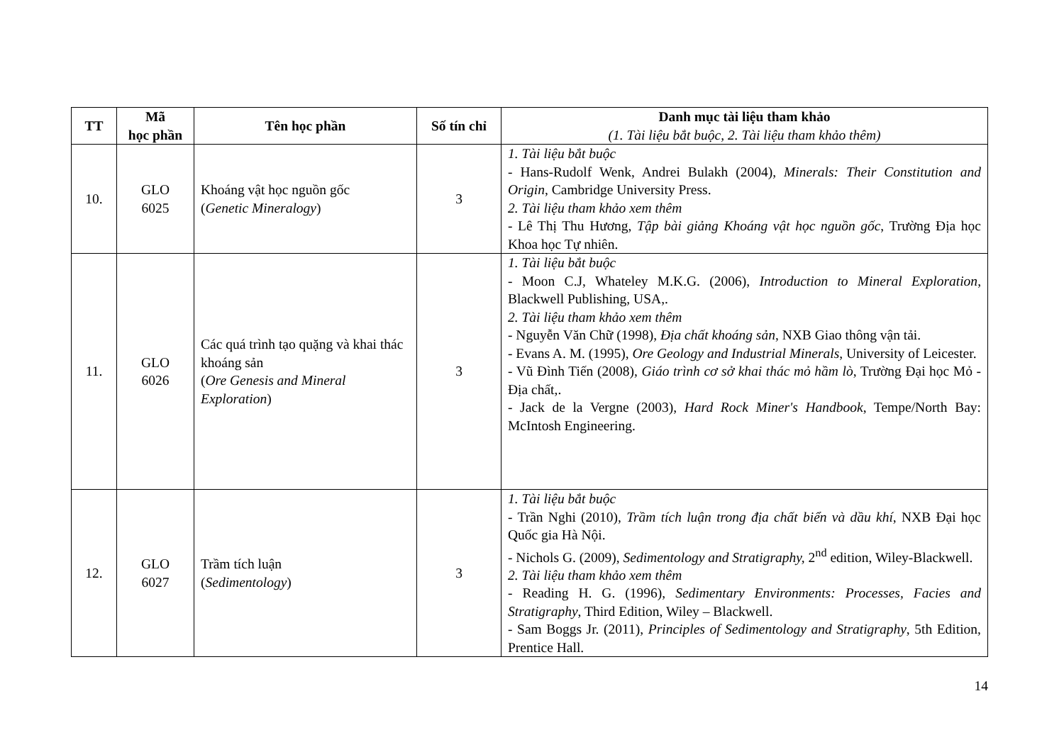| TT | Mã học phần | Tên học phần | Số tín chỉ | Danh mục tài liệu tham khảo (1. Tài liệu bắt buộc, 2. Tài liệu tham khảo thêm) |
| --- | --- | --- | --- | --- |
| 10. | GLO 6025 | Khoáng vật học nguồn gốc ( Genetic Mineralogy ) | 3 | 1. Tài liệu bắt buộc - Hans-Rudolf Wenk, Andrei Bulakh (2004), Minerals: Their Constitution and Origin , Cambridge University Press. 2. Tài liệu tham khảo xem thêm - Lê Thị Thu Hương, Tập bài giảng Khoáng vật học nguồn gốc , Trường Địa học Khoa học Tự nhiên. |
| 11. | GLO 6026 | Các quá trình tạo quặng và khai thác khoáng sản ( Ore Genesis and Mineral Exploration ) | 3 | 1. Tài liệu bắt buộc - Moon C.J, Whateley M.K.G. (2006), Introduction to Mineral Exploration , Blackwell Publishing, USA,. 2. Tài liệu tham khảo xem thêm - Nguyễn Văn Chữ (1998), Địa chất khoáng sản , NXB Giao thông vận tải. - Evans A. M. (1995), Ore Geology and Industrial Minerals , University of Leicester. - Vũ Đình Tiến (2008), Giáo trình cơ sở khai thác mỏ hầm lò , Trường Đại học Mỏ - Địa chất,. - Jack de la Vergne (2003), Hard Rock Miner's Handbook , Tempe/North Bay: McIntosh Engineering. |
| 12. | GLO 6027 | Trầm tích luận ( Sedimentology ) | 3 | 1. Tài liệu bắt buộc - Trần Nghi (2010), Trầm tích luận trong địa chất biển và dầu khí , NXB Đại học Quốc gia Hà Nội. - Nichols G. (2009), Sedimentology and Stratigraphy, 2<sup>nd</sup> edition, Wiley-Blackwell. 2. Tài liệu tham khảo xem thêm - Reading H. G. (1996), Sedimentary Environments: Processes, Facies and Stratigraphy , Third Edition, Wiley – Blackwell. - Sam Boggs Jr. (2011), Principles of Sedimentology and Stratigraphy , 5th Edition, Prentice Hall. |
14